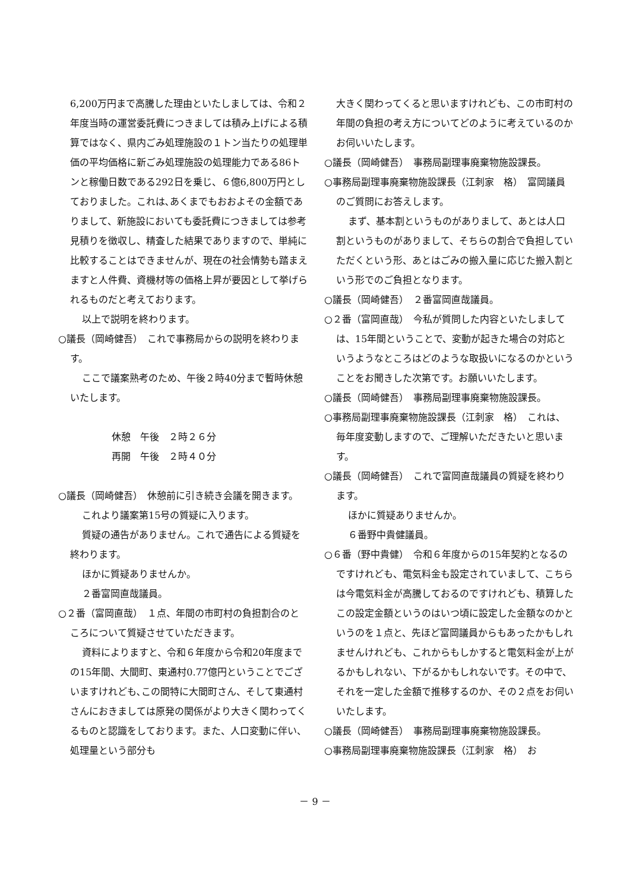6,200万円まで高騰した理由といたしましては、令和２年度当時の運営委託費につきましては積み上げによる積算ではなく、県内ごみ処理施設の１トン当たりの処理単価の平均価格に新ごみ処理施設の処理能力である86トンと稼働日数である292日を乗じ、６億6,800万円としておりました。これは､あくまでもおおよその金額でありまして、新施設においても委託費につきましては参考見積りを徴収し、精査した結果でありますので、単純に比較することはできませんが、現在の社会情勢も踏まえますと人件費、資機材等の価格上昇が要因として挙げられるものだと考えております。
以上で説明を終わります。
○議長（岡崎健吾）　これで事務局からの説明を終わります。
ここで議案熟考のため、午後２時40分まで暫時休憩いたします。
休憩　午後　２時２６分
再開　午後　２時４０分
○議長（岡崎健吾）　休憩前に引き続き会議を開きます。
これより議案第15号の質疑に入ります。
質疑の通告がありません。これで通告による質疑を終わります。
ほかに質疑ありませんか。
２番富岡直哉議員。
○２番（富岡直哉）　１点、年間の市町村の負担割合のところについて質疑させていただきます。
資料によりますと、令和６年度から令和20年度までの15年間、大間町、東通村0.77億円ということでございますけれども､この間特に大間町さん、そして東通村さんにおきましては原発の関係がより大きく関わってくるものと認識をしております。また、人口変動に伴い、処理量という部分も
大きく関わってくると思いますけれども、この市町村の年間の負担の考え方についてどのように考えているのかお伺いいたします。
○議長（岡崎健吾）　事務局副理事廃棄物施設課長。
○事務局副理事廃棄物施設課長（江刺家　格）　富岡議員のご質問にお答えします。
まず、基本割というものがありまして、あとは人口割というものがありまして、そちらの割合で負担していただくという形、あとはごみの搬入量に応じた搬入割という形でのご負担となります。
○議長（岡崎健吾）　２番富岡直哉議員。
○２番（富岡直哉）　今私が質問した内容といたしましては、15年間ということで、変動が起きた場合の対応というようなところはどのような取扱いになるのかということをお聞きした次第です。お願いいたします。
○議長（岡崎健吾）　事務局副理事廃棄物施設課長。
○事務局副理事廃棄物施設課長（江刺家　格）　これは、毎年度変動しますので、ご理解いただきたいと思います。
○議長（岡崎健吾）　これで富岡直哉議員の質疑を終わります。
ほかに質疑ありませんか。
６番野中貴健議員。
○６番（野中貴健）　令和６年度からの15年契約となるのですけれども、電気料金も設定されていまして、こちらは今電気料金が高騰しておるのですけれども、積算したこの設定金額というのはいつ頃に設定した金額なのかというのを１点と、先ほど富岡議員からもあったかもしれませんけれども、これからもしかすると電気料金が上がるかもしれない、下がるかもしれないです。その中で、それを一定した金額で推移するのか、その２点をお伺いいたします。
○議長（岡崎健吾）　事務局副理事廃棄物施設課長。
○事務局副理事廃棄物施設課長（江刺家　格）　お
－ 9 －